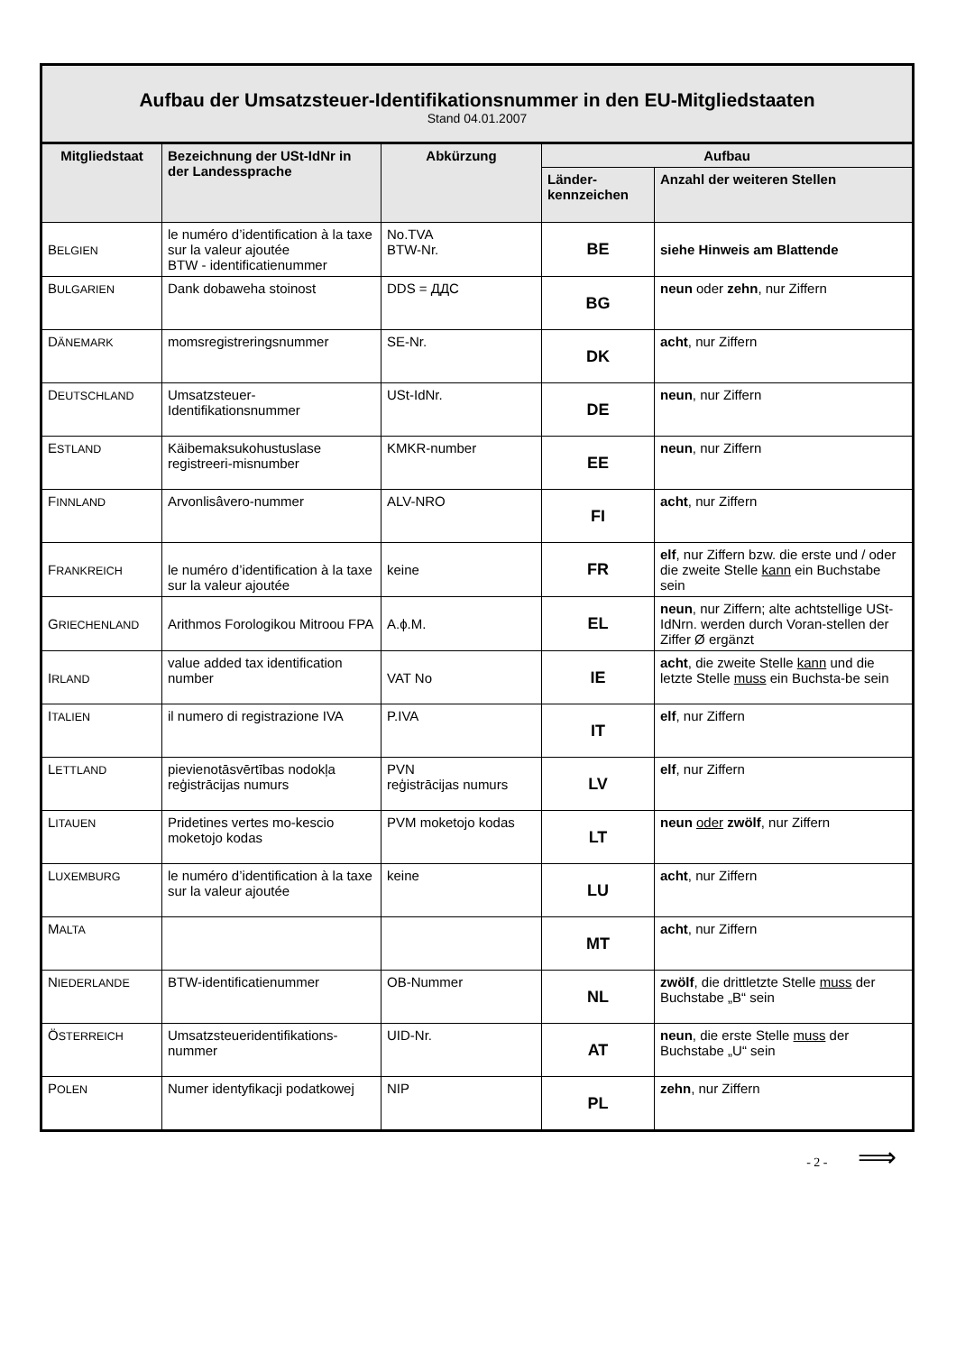| Aufbau der Umsatzsteuer-Identifikationsnummer in den EU-Mitgliedstaaten Stand 04.01.2007 | | | | |
| Mitgliedstaat | Bezeichnung der USt-IdNr in der Landessprache | Abkürzung | Aufbau | |
| | | | Länder- kennzeichen | Anzahl der weiteren Stellen |
| B ELGIEN | le numéro d’identification à la taxe sur la valeur ajoutée BTW - identificatienummer | No.TVA BTW-Nr. | BE | siehe Hinweis am Blattende |
| B ULGARIEN | Dank dobaweha stoinost | DDS = ДДС | BG | neun oder zehn , nur Ziffern |
| D ÄNEMARK | momsregistreringsnummer | SE-Nr. | DK | acht , nur Ziffern |
| D EUTSCHLAND | Umsatzsteuer- Identifikationsnummer | USt-IdNr. | DE | neun , nur Ziffern |
| E STLAND | Käibemaksukohustuslase registreeri-misnumber | KMKR-number | EE | neun , nur Ziffern |
| F INNLAND | Arvonlisâvero-nummer | ALV-NRO | FI | acht , nur Ziffern |
| F RANKREICH | le numéro d’identification à la taxe sur la valeur ajoutée | keine | FR | elf , nur Ziffern bzw. die erste und / oder die zweite Stelle kann ein Buchstabe sein |
| G RIECHENLAND | Arithmos Forologikou Mitroou FPA | A.ϕ.M. | EL | neun , nur Ziffern; alte achtstellige USt-IdNrn. werden durch Voran-stellen der Ziffer Ø ergänzt |
| I RLAND | value added tax identification number | VAT No | IE | acht , die zweite Stelle kann und die letzte Stelle muss ein Buchsta-be sein |
| I TALIEN | il numero di registrazione IVA | P.IVA | IT | elf , nur Ziffern |
| L ETTLAND | pievienotāsvērtības nodokļa reģistrācijas numurs | PVN reģistrācijas numurs | LV | elf , nur Ziffern |
| L ITAUEN | Pridetines vertes mo-kescio moketojo kodas | PVM moketojo kodas | LT | neun oder zwölf , nur Ziffern |
| L UXEMBURG | le numéro d’identification à la taxe sur la valeur ajoutée | keine | LU | acht , nur Ziffern |
| M ALTA | | | MT | acht , nur Ziffern |
| N IEDERLANDE | BTW-identificatienummer | OB-Nummer | NL | zwölf , die drittletzte Stelle muss der Buchstabe „B“ sein |
| Ö STERREICH | Umsatzsteueridentifikations-nummer | UID-Nr. | AT | neun , die erste Stelle muss der Buchstabe „U“ sein |
| P OLEN | Numer identyfikacji podatkowej | NIP | PL | zehn , nur Ziffern |
- 2 - ⟹